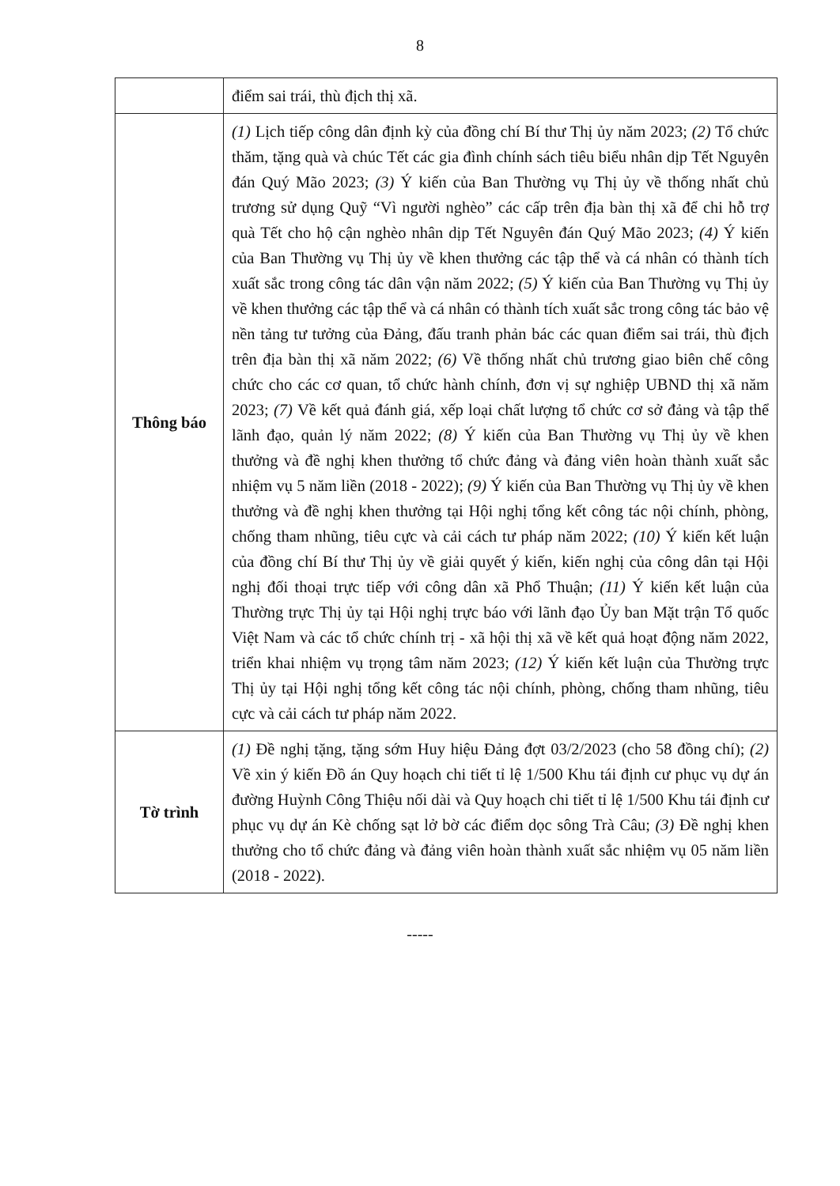8
| | điểm sai trái, thù địch thị xã. |
| Thông báo | (1) Lịch tiếp công dân định kỳ của đồng chí Bí thư Thị ủy năm 2023; (2) Tổ chức thăm, tặng quà và chúc Tết các gia đình chính sách tiêu biểu nhân dịp Tết Nguyên đán Quý Mão 2023; (3) Ý kiến của Ban Thường vụ Thị ủy về thống nhất chủ trương sử dụng Quỹ “Vì người nghèo” các cấp trên địa bàn thị xã để chi hỗ trợ quà Tết cho hộ cận nghèo nhân dịp Tết Nguyên đán Quý Mão 2023; (4) Ý kiến của Ban Thường vụ Thị ủy về khen thưởng các tập thể và cá nhân có thành tích xuất sắc trong công tác dân vận năm 2022; (5) Ý kiến của Ban Thường vụ Thị ủy về khen thưởng các tập thể và cá nhân có thành tích xuất sắc trong công tác bảo vệ nền tảng tư tưởng của Đảng, đấu tranh phản bác các quan điểm sai trái, thù địch trên địa bàn thị xã năm 2022; (6) Về thống nhất chủ trương giao biên chế công chức cho các cơ quan, tổ chức hành chính, đơn vị sự nghiệp UBND thị xã năm 2023; (7) Về kết quả đánh giá, xếp loại chất lượng tổ chức cơ sở đảng và tập thể lãnh đạo, quản lý năm 2022; (8) Ý kiến của Ban Thường vụ Thị ủy về khen thưởng và đề nghị khen thưởng tổ chức đảng và đảng viên hoàn thành xuất sắc nhiệm vụ 5 năm liền (2018 - 2022); (9) Ý kiến của Ban Thường vụ Thị ủy về khen thưởng và đề nghị khen thưởng tại Hội nghị tổng kết công tác nội chính, phòng, chống tham nhũng, tiêu cực và cải cách tư pháp năm 2022; (10) Ý kiến kết luận của đồng chí Bí thư Thị ủy về giải quyết ý kiến, kiến nghị của công dân tại Hội nghị đối thoại trực tiếp với công dân xã Phổ Thuận; (11) Ý kiến kết luận của Thường trực Thị ủy tại Hội nghị trực báo với lãnh đạo Ủy ban Mặt trận Tổ quốc Việt Nam và các tổ chức chính trị - xã hội thị xã về kết quả hoạt động năm 2022, triển khai nhiệm vụ trọng tâm năm 2023; (12) Ý kiến kết luận của Thường trực Thị ủy tại Hội nghị tổng kết công tác nội chính, phòng, chống tham nhũng, tiêu cực và cải cách tư pháp năm 2022. |
| Tờ trình | (1) Đề nghị tặng, tặng sớm Huy hiệu Đảng đợt 03/2/2023 (cho 58 đồng chí); (2) Về xin ý kiến Đồ án Quy hoạch chi tiết tỉ lệ 1/500 Khu tái định cư phục vụ dự án đường Huỳnh Công Thiệu nối dài và Quy hoạch chi tiết tỉ lệ 1/500 Khu tái định cư phục vụ dự án Kè chống sạt lở bờ các điểm dọc sông Trà Câu; (3) Đề nghị khen thưởng cho tổ chức đảng và đảng viên hoàn thành xuất sắc nhiệm vụ 05 năm liền (2018 - 2022). |
-----